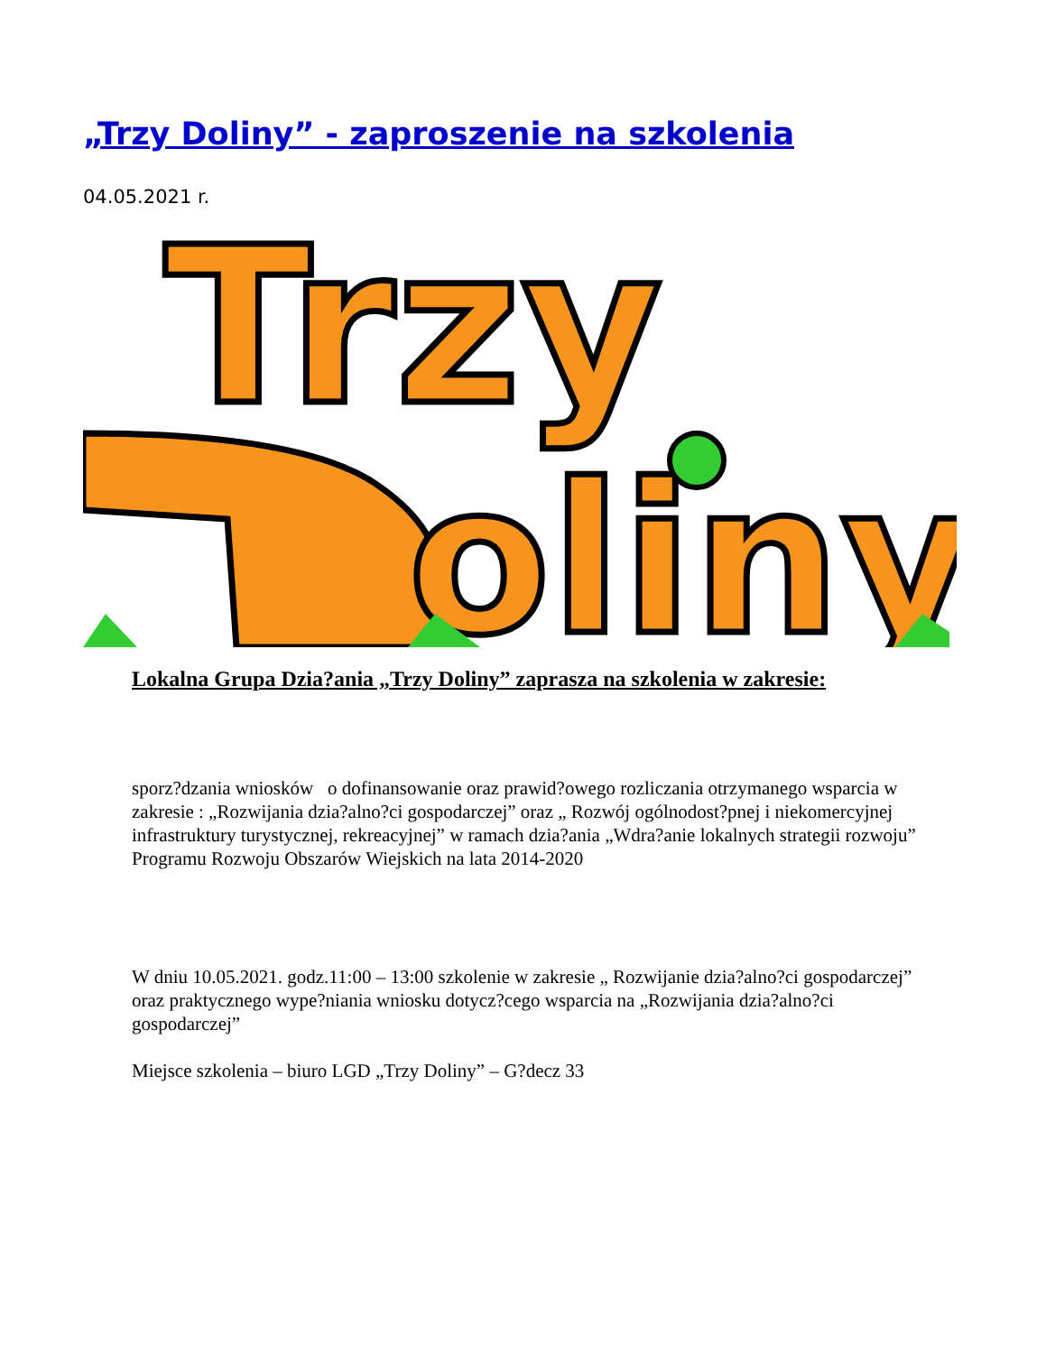„Trzy Doliny” - zaproszenie na szkolenia
04.05.2021 r.
Trzy
oliny
Lokalna Grupa Dzia?ania „Trzy Doliny” zaprasza na szkolenia w zakresie:
sporz?dzania wniosków o dofinansowanie oraz prawid?owego rozliczania otrzymanego wsparcia w zakresie : „Rozwijania dzia?alno?ci gospodarczej” oraz „ Rozwój ogólnodost?pnej i niekomercyjnej infrastruktury turystycznej, rekreacyjnej” w ramach dzia?ania „Wdra?anie lokalnych strategii rozwoju” Programu Rozwoju Obszarów Wiejskich na lata 2014-2020
W dniu 10.05.2021. godz.11:00 – 13:00 szkolenie w zakresie „ Rozwijanie dzia?alno?ci gospodarczej” oraz praktycznego wype?niania wniosku dotycz?cego wsparcia na „Rozwijania dzia?alno?ci gospodarczej”
Miejsce szkolenia – biuro LGD „Trzy Doliny” – G?decz 33